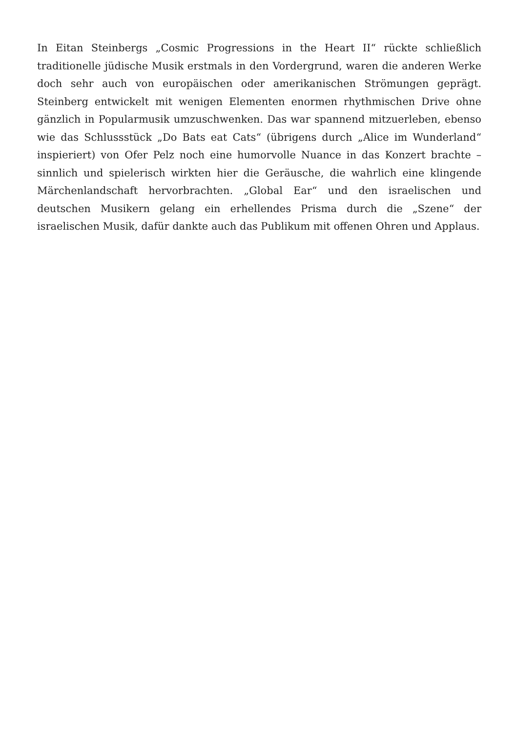In Eitan Steinbergs „Cosmic Progressions in the Heart II“ rückte schließlich traditionelle jüdische Musik erstmals in den Vordergrund, waren die anderen Werke doch sehr auch von europäischen oder amerikanischen Strömungen geprägt. Steinberg entwickelt mit wenigen Elementen enormen rhythmischen Drive ohne gänzlich in Popularmusik umzuschwenken. Das war spannend mitzuerleben, ebenso wie das Schlussstück „Do Bats eat Cats“ (übrigens durch „Alice im Wunderland“ inspieriert) von Ofer Pelz noch eine humorvolle Nuance in das Konzert brachte – sinnlich und spielerisch wirkten hier die Geräusche, die wahrlich eine klingende Märchenlandschaft hervorbrachten. „Global Ear“ und den israelischen und deutschen Musikern gelang ein erhellendes Prisma durch die „Szene“ der israelischen Musik, dafür dankte auch das Publikum mit offenen Ohren und Applaus.